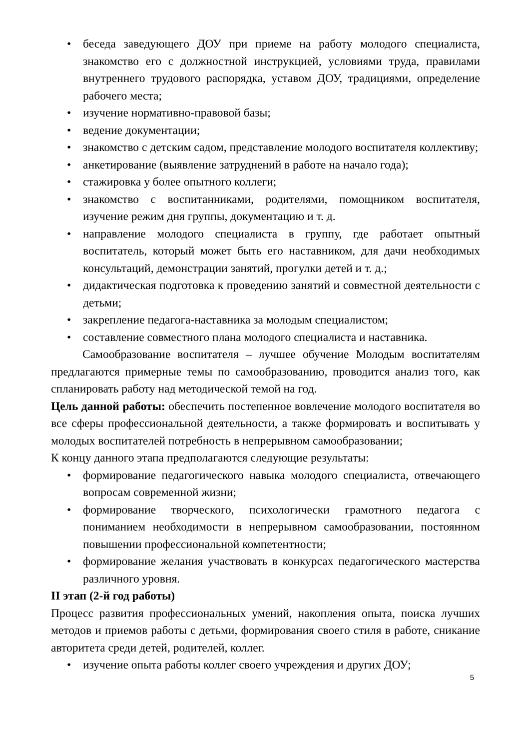• беседа заведующего ДОУ при приеме на работу молодого специалиста, знакомство его с должностной инструкцией, условиями труда, правилами внутреннего трудового распорядка, уставом ДОУ, традициями, определение рабочего места;
• изучение нормативно-правовой базы;
• ведение документации;
• знакомство с детским садом, представление молодого воспитателя коллективу;
• анкетирование (выявление затруднений в работе на начало года);
• стажировка у более опытного коллеги;
• знакомство с воспитанниками, родителями, помощником воспитателя, изучение режим дня группы, документацию и т. д.
• направление молодого специалиста в группу, где работает опытный воспитатель, который может быть его наставником, для дачи необходимых консультаций, демонстрации занятий, прогулки детей и т. д.;
• дидактическая подготовка к проведению занятий и совместной деятельности с детьми;
• закрепление педагога-наставника за молодым специалистом;
• составление совместного плана молодого специалиста и наставника.
Самообразование воспитателя – лучшее обучение Молодым воспитателям предлагаются примерные темы по самообразованию, проводится анализ того, как спланировать работу над методической темой на год.
Цель данной работы: обеспечить постепенное вовлечение молодого воспитателя во все сферы профессиональной деятельности, а также формировать и воспитывать у молодых воспитателей потребность в непрерывном самообразовании;
К концу данного этапа предполагаются следующие результаты:
• формирование педагогического навыка молодого специалиста, отвечающего вопросам современной жизни;
• формирование творческого, психологически грамотного педагога с пониманием необходимости в непрерывном самообразовании, постоянном повышении профессиональной компетентности;
• формирование желания участвовать в конкурсах педагогического мастерства различного уровня.
II этап (2-й год работы)
Процесс развития профессиональных умений, накопления опыта, поиска лучших методов и приемов работы с детьми, формирования своего стиля в работе, сникание авторитета среди детей, родителей, коллег.
• изучение опыта работы коллег своего учреждения и других ДОУ;
5